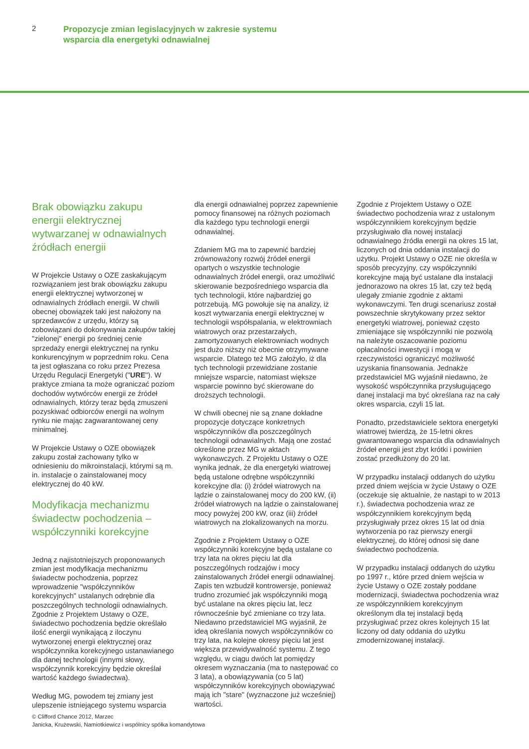2
Propozycje zmian legislacyjnych w zakresie systemu
wsparcia dla energetyki odnawialnej
Brak obowiązku zakupu energii elektrycznej wytwarzanej w odnawialnych źródłach energii
W Projekcie Ustawy o OZE zaskakującym rozwiązaniem jest brak obowiązku zakupu energii elektrycznej wytworzonej w odnawialnych źródłach energii. W chwili obecnej obowiązek taki jest nałożony na sprzedawców z urzędu, którzy są zobowiązani do dokonywania zakupów takiej "zielonej" energii po średniej cenie sprzedaży energii elektrycznej na rynku konkurencyjnym w poprzednim roku. Cena ta jest ogłaszana co roku przez Prezesa Urzędu Regulacji Energetyki ("URE"). W praktyce zmiana ta może ograniczać poziom dochodów wytwórców energii ze źródeł odnawialnych, którzy teraz będą zmuszeni pozyskiwać odbiorców energii na wolnym rynku nie mając zagwarantowanej ceny minimalnej.
W Projekcie Ustawy o OZE obowiązek zakupu został zachowany tylko w odniesieniu do mikroinstalacji, którymi są m. in. instalacje o zainstalowanej mocy elektrycznej do 40 kW.
Modyfikacja mechanizmu świadectw pochodzenia – współczynniki korekcyjne
Jedną z najistotniejszych proponowanych zmian jest modyfikacja mechanizmu świadectw pochodzenia, poprzez wprowadzenie "współczynników korekcyjnych" ustalanych odrębnie dla poszczególnych technologii odnawialnych. Zgodnie z Projektem Ustawy o OZE, świadectwo pochodzenia będzie określało ilość energii wynikającą z iloczynu wytworzonej energii elektrycznej oraz współczynnika korekcyjnego ustanawianego dla danej technologii (innymi słowy, współczynnik korekcyjny będzie określał wartość każdego świadectwa).
Według MG, powodem tej zmiany jest ulepszenie istniejącego systemu wsparcia
dla energii odnawialnej poprzez zapewnienie pomocy finansowej na różnych poziomach dla każdego typu technologii energii odnawialnej.
Zdaniem MG ma to zapewnić bardziej zrównoważony rozwój źródeł energii opartych o wszystkie technologie odnawialnych źródeł energii, oraz umożliwić skierowanie bezpośredniego wsparcia dla tych technologii, które najbardziej go potrzebują. MG powołuje się na analizy, iż koszt wytwarzania energii elektrycznej w technologii współspalania, w elektrowniach wiatrowych oraz przestarzałych, zamortyzowanych elektrowniach wodnych jest dużo niższy niż obecnie otrzymywane wsparcie. Dlatego też MG założyło, iż dla tych technologii przewidziane zostanie mniejsze wsparcie, natomiast większe wsparcie powinno być skierowane do droższych technologii.
W chwili obecnej nie są znane dokładne propozycje dotyczące konkretnych współczynników dla poszczególnych technologii odnawialnych. Mają one zostać określone przez MG w aktach wykonawczych. Z Projektu Ustawy o OZE wynika jednak, że dla energetyki wiatrowej będą ustalone odrębne współczynniki korekcyjne dla: (i) źródeł wiatrowych na lądzie o zainstalowanej mocy do 200 kW, (ii) źródeł wiatrowych na lądzie o zainstalowanej mocy powyżej 200 kW, oraz (iii) źródeł wiatrowych na zlokalizowanych na morzu.
Zgodnie z Projektem Ustawy o OZE współczynniki korekcyjne będą ustalane co trzy lata na okres pięciu lat dla poszczególnych rodzajów i mocy zainstalowanych źródeł energii odnawialnej. Zapis ten wzbudził kontrowersje, ponieważ trudno zrozumieć jak współczynniki mogą być ustalane na okres pięciu lat, lecz równocześnie być zmieniane co trzy lata. Niedawno przedstawiciel MG wyjaśnił, że ideą określania nowych współczynników co trzy lata, na kolejne okresy pięciu lat jest większa przewidywalność systemu. Z tego względu, w ciągu dwóch lat pomiędzy okresem wyznaczania (ma to następować co 3 lata), a obowiązywania (co 5 lat) współczynników korekcyjnych obowiązywać mają ich "stare" (wyznaczone już wcześniej) wartości.
Zgodnie z Projektem Ustawy o OZE świadectwo pochodzenia wraz z ustalonym współczynnikiem korekcyjnym będzie przysługiwało dla nowej instalacji odnawialnego źródła energii na okres 15 lat, liczonych od dnia oddania instalacji do użytku. Projekt Ustawy o OZE nie określa w sposób precyzyjny, czy współczynniki korekcyjne mają być ustalane dla instalacji jednorazowo na okres 15 lat, czy też będą ulegały zmianie zgodnie z aktami wykonawczymi. Ten drugi scenariusz został powszechnie skrytykowany przez sektor energetyki wiatrowej, ponieważ często zmieniające się współczynniki nie pozwolą na należyte oszacowanie poziomu opłacalności inwestycji i mogą w rzeczywistości ograniczyć możliwość uzyskania finansowania. Jednakże przedstawiciel MG wyjaśnił niedawno, że wysokość współczynnika przysługującego danej instalacji ma być określana raz na cały okres wsparcia, czyli 15 lat.
Ponadto, przedstawiciele sektora energetyki wiatrowej twierdzą, że 15-letni okres gwarantowanego wsparcia dla odnawialnych źródeł energii jest zbyt krótki i powinien zostać przedłużony do 20 lat.
W przypadku instalacji oddanych do użytku przed dniem wejścia w życie Ustawy o OZE (oczekuje się aktualnie, że nastąpi to w 2013 r.), świadectwa pochodzenia wraz ze współczynnikiem korekcyjnym będą przysługiwały przez okres 15 lat od dnia wytworzenia po raz pierwszy energii elektrycznej, do której odnosi się dane świadectwo pochodzenia.
W przypadku instalacji oddanych do użytku po 1997 r., które przed dniem wejścia w życie Ustawy o OZE zostały poddane modernizacji, świadectwa pochodzenia wraz ze współczynnikiem korekcyjnym określonym dla tej instalacji będą przysługiwać przez okres kolejnych 15 lat liczony od daty oddania do użytku zmodernizowanej instalacji.
© Clifford Chance 2012, Marzec
Janicka, Krużewski, Namiotkiewicz i wspólnicy spółka komandytowa